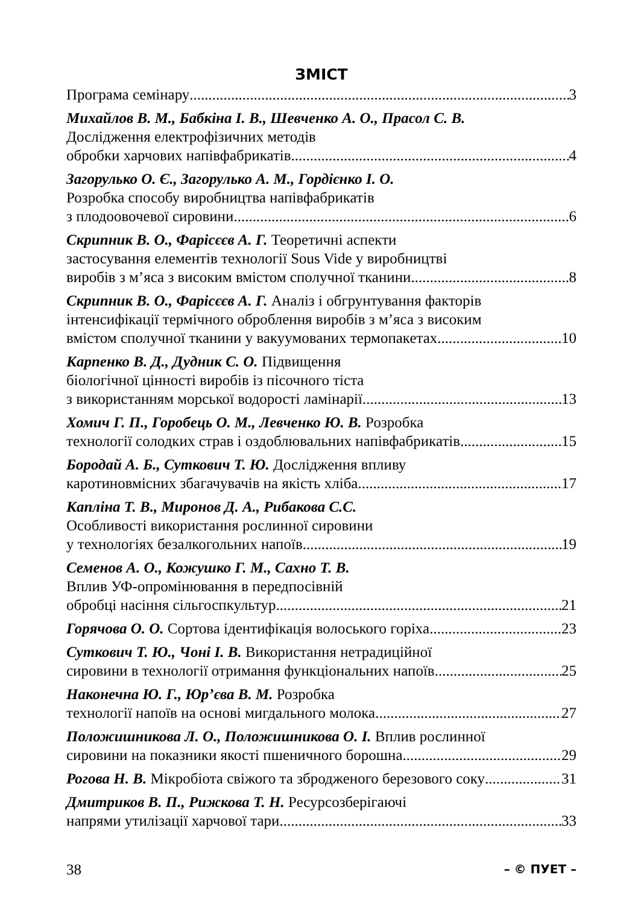ЗМІСТ
Програма семінару 3
Михайлов В. М., Бабкіна І. В., Шевченко А. О., Прасол С. В.
Дослідження електрофізичних методів
обробки харчових напівфабрикатів 4
Загорулько О. Є., Загорулько А. М., Гордієнко І. О.
Розробка способу виробництва напівфабрикатів
з плодоовочевої сировини 6
Скрипник В. О., Фарісєєв А. Г. Теоретичні аспекти
застосування елементів технології Sous Vide у виробництві
виробів з м’яса з високим вмістом сполучної тканини 8
Скрипник В. О., Фарісєєв А. Г. Аналіз і обгрунтування факторів
інтенсифікації термічного оброблення виробів з м’яса з високим
вмістом сполучної тканини у вакуумованих термопакетах 10
Карпенко В. Д., Дудник С. О. Підвищення
біологічної цінності виробів із пісочного тіста
з використанням морської водорості ламінарії 13
Хомич Г. П., Горобець О. М., Левченко Ю. В. Розробка
технології солодких страв і оздоблювальних напівфабрикатів 15
Бородай А. Б., Суткович Т. Ю. Дослідження впливу
каротиновмісних збагачувачів на якість хліба 17
Капліна Т. В., Миронов Д. А., Рибакова С.С.
Особливості використання рослинної сировини
у технологіях безалкогольних напоїв 19
Семенов А. О., Кожушко Г. М., Сахно Т. В.
Вплив УФ-опромінювання в передпосівній
обробці насіння сільгоспкультур 21
Горячова О. О. Сортова ідентифікація волоського горіха 23
Суткович Т. Ю., Чоні І. В. Використання нетрадиційної
сировини в технології отримання функціональних напоїв 25
Наконечна Ю. Г., Юр’єва В. М. Розробка
технології напоїв на основі мигдального молока 27
Положишникова Л. О., Положишникова О. І. Вплив рослинної
сировини на показники якості пшеничного борошна 29
Рогова Н. В. Мікробіота свіжого та збродженого березового соку 31
Дмитриков В. П., Рижкова Т. Н. Ресурсозберігаючі
напрями утилізації харчової тари 33
38 – © ПУЕТ –